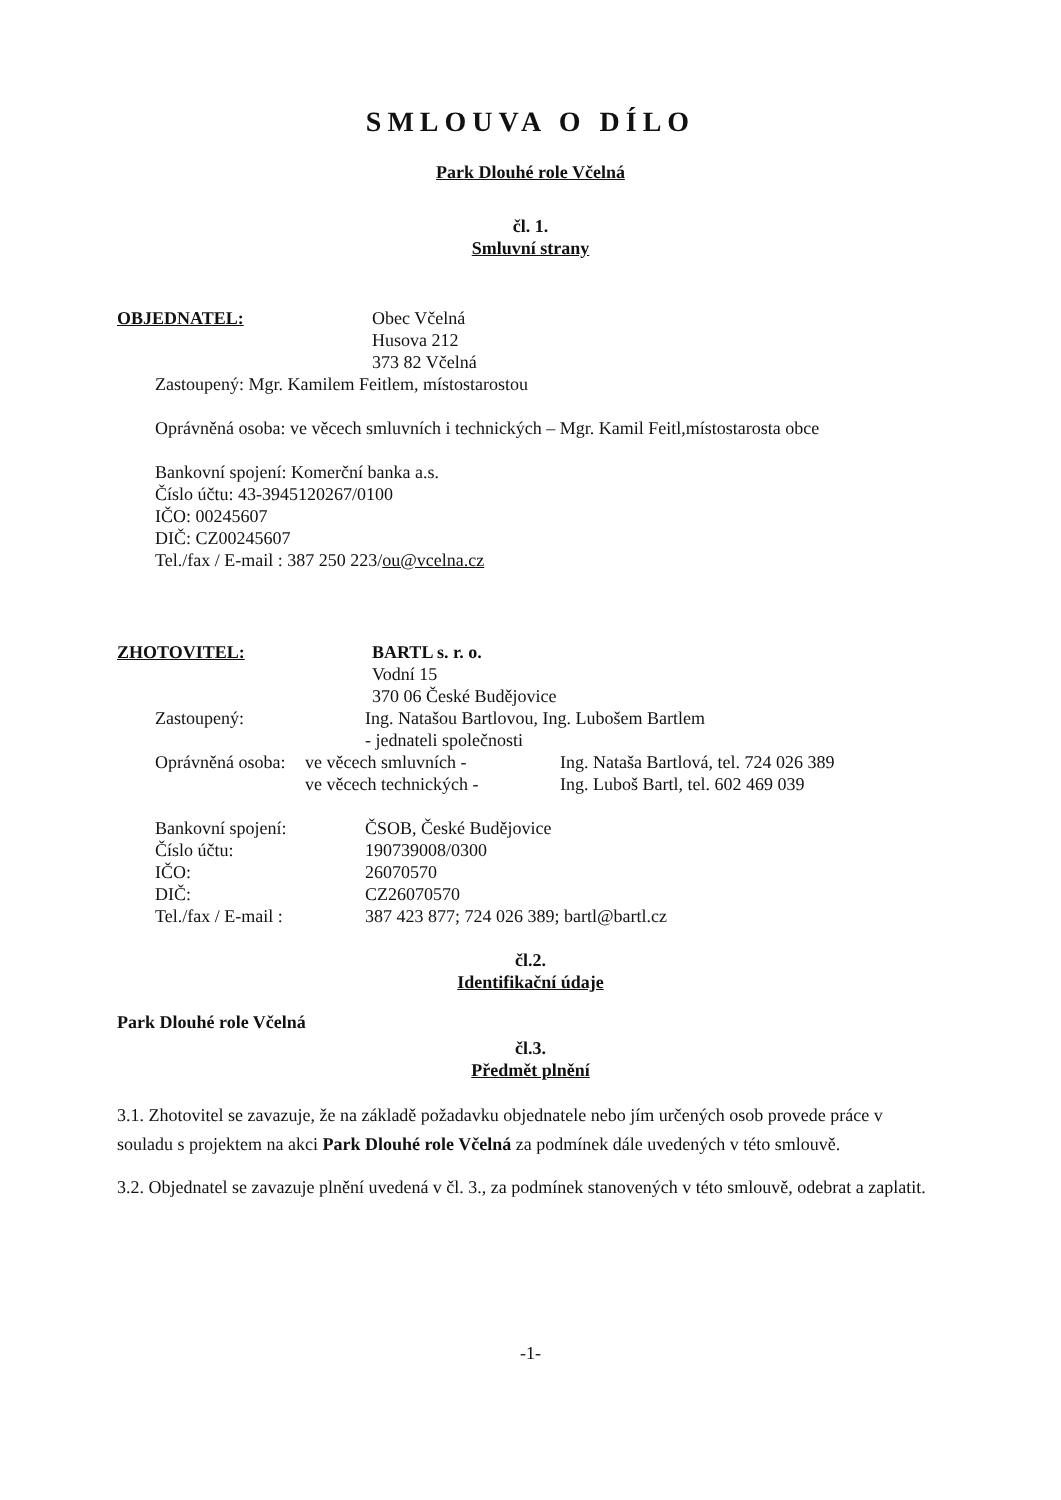SMLOUVA O DÍLO
Park Dlouhé role Včelná
čl. 1.
Smluvní strany
OBJEDNATEL: Obec Včelná
Husova 212
373 82 Včelná
Zastoupený: Mgr. Kamilem Feitlem, místostarostou
Oprávněná osoba: ve věcech smluvních i technických – Mgr. Kamil Feitl,místostarosta obce
Bankovní spojení: Komerční banka a.s.
Číslo účtu: 43-3945120267/0100
IČO: 00245607
DIČ: CZ00245607
Tel./fax / E-mail : 387 250 223/ou@vcelna.cz
ZHOTOVITEL: BARTL s. r. o.
Vodní 15
370 06 České Budějovice
Zastoupený: Ing. Natašou Bartlovou, Ing. Lubošem Bartlem
- jednateli společnosti
Oprávněná osoba:
ve věcech smluvních -
ve věcech technických -
Ing. Nataša Bartlová, tel. 724 026 389
Ing. Luboš Bartl, tel. 602 469 039
Bankovní spojení:
Číslo účtu:
IČO:
DIČ:
Tel./fax / E-mail :
ČSOB, České Budějovice
190739008/0300
26070570
CZ26070570
387 423 877; 724 026 389; bartl@bartl.cz
čl.2.
Identifikační údaje
Park Dlouhé role Včelná
čl.3.
Předmět plnění
3.1. Zhotovitel se zavazuje, že na základě požadavku objednatele nebo jím určených osob provede práce v souladu s projektem na akci Park Dlouhé role Včelná za podmínek dále uvedených v této smlouvě.
3.2. Objednatel se zavazuje plnění uvedená v čl. 3., za podmínek stanovených v této smlouvě, odebrat a zaplatit.
-1-